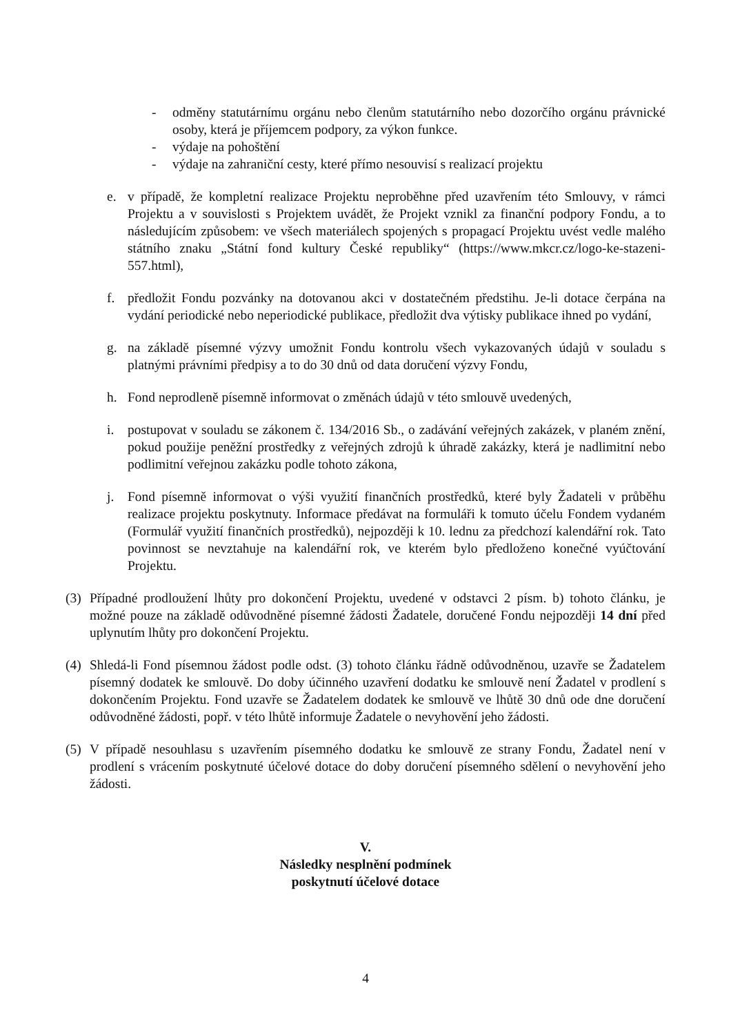- odměny statutárnímu orgánu nebo členům statutárního nebo dozorčího orgánu právnické osoby, která je příjemcem podpory, za výkon funkce.
- výdaje na pohoštění
- výdaje na zahraniční cesty, které přímo nesouvisí s realizací projektu
e. v případě, že kompletní realizace Projektu neproběhne před uzavřením této Smlouvy, v rámci Projektu a v souvislosti s Projektem uvádět, že Projekt vznikl za finanční podpory Fondu, a to následujícím způsobem: ve všech materiálech spojených s propagací Projektu uvést vedle malého státního znaku „Státní fond kultury České republiky“ (https://www.mkcr.cz/logo-ke-stazeni-557.html),
f. předložit Fondu pozvánky na dotovanou akci v dostatečném předstihu. Je-li dotace čerpána na vydání periodické nebo neperiodické publikace, předložit dva výtisky publikace ihned po vydání,
g. na základě písemné výzvy umožnit Fondu kontrolu všech vykazovaných údajů v souladu s platnými právními předpisy a to do 30 dnů od data doručení výzvy Fondu,
h. Fond neprodleně písemně informovat o změnách údajů v této smlouvě uvedených,
i. postupovat v souladu se zákonem č. 134/2016 Sb., o zadávání veřejných zakázek, v planém znění, pokud použije peněžní prostředky z veřejných zdrojů k úhradě zakázky, která je nadlimitní nebo podlimitní veřejnou zakázku podle tohoto zákona,
j. Fond písemně informovat o výši využití finančních prostředků, které byly Žadateli v průběhu realizace projektu poskytnuty. Informace předávat na formuláři k tomuto účelu Fondem vydaném (Formulář využití finančních prostředků), nejpozději k 10. lednu za předchozí kalendářní rok. Tato povinnost se nevztahuje na kalendářní rok, ve kterém bylo předloženo konečné vyúčtování Projektu.
(3)
Případné prodloužení lhůty pro dokončení Projektu, uvedené v odstavci 2 písm. b) tohoto článku, je možné pouze na základě odůvodněné písemné žádosti Žadatele, doručené Fondu nejpozději 14 dní před uplynutím lhůty pro dokončení Projektu.
(4)
Shledá-li Fond písemnou žádost podle odst. (3) tohoto článku řádně odůvodněnou, uzavře se Žadatelem písemný dodatek ke smlouvě. Do doby účinného uzavření dodatku ke smlouvě není Žadatel v prodlení s dokončením Projektu. Fond uzavře se Žadatelem dodatek ke smlouvě ve lhůtě 30 dnů ode dne doručení odůvodněné žádosti, popř. v této lhůtě informuje Žadatele o nevyhovění jeho žádosti.
(5)
V případě nesouhlasu s uzavřením písemného dodatku ke smlouvě ze strany Fondu, Žadatel není v prodlení s vrácením poskytnuté účelové dotace do doby doručení písemného sdělení o nevyhovění jeho žádosti.
V.
Následky nesplnění podmínek
poskytnutí účelové dotace
4